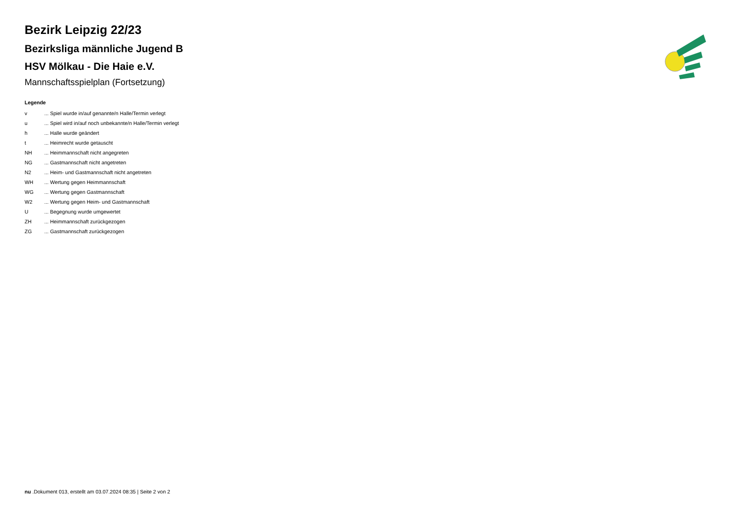Bezirk Leipzig 22/23
Bezirksliga männliche Jugend B
HSV Mölkau - Die Haie e.V.
Mannschaftsspielplan (Fortsetzung)
Legende
| v | ... Spiel wurde in/auf genannte/n Halle/Termin verlegt |
| u | ... Spiel wird in/auf noch unbekannte/n Halle/Termin verlegt |
| h | ... Halle wurde geändert |
| t | ... Heimrecht wurde getauscht |
| NH | ... Heimmannschaft nicht angegreten |
| NG | ... Gastmannschaft nicht angetreten |
| N2 | ... Heim- und Gastmannschaft nicht angetreten |
| WH | ... Wertung gegen Heimmannschaft |
| WG | ... Wertung gegen Gastmannschaft |
| W2 | ... Wertung gegen Heim- und Gastmannschaft |
| U | ... Begegnung wurde umgewertet |
| ZH | ... Heimmannschaft zurückgezogen |
| ZG | ... Gastmannschaft zurückgezogen |
nu .Dokument 013, erstellt am 03.07.2024 08:35 | Seite 2 von 2